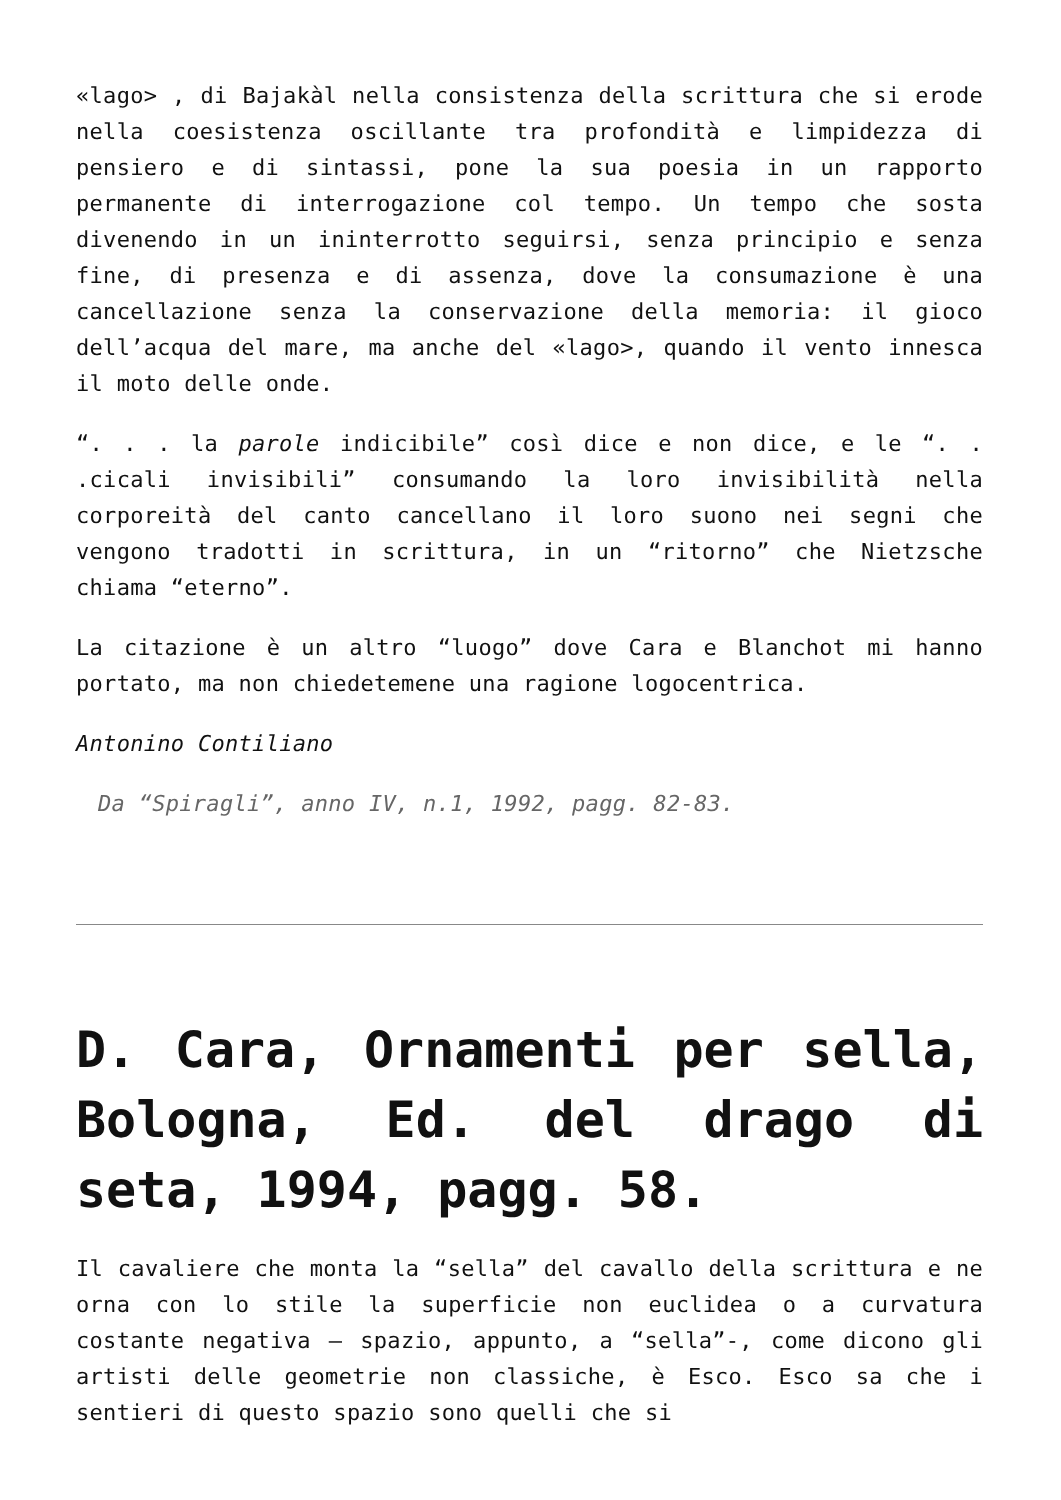«lago> , di Bajakàl nella consistenza della scrittura che si erode nella coesistenza oscillante tra profondità e limpidezza di pensiero e di sintassi, pone la sua poesia in un rapporto permanente di interrogazione col tempo. Un tempo che sosta divenendo in un ininterrotto seguirsi, senza principio e senza fine, di presenza e di assenza, dove la consumazione è una cancellazione senza la conservazione della memoria: il gioco dell’acqua del mare, ma anche del «lago>, quando il vento innesca il moto delle onde.
“. . . la parole indicibile” così dice e non dice, e le “. . .cicali invisibili” consumando la loro invisibilità nella corporeità del canto cancellano il loro suono nei segni che vengono tradotti in scrittura, in un “ritorno” che Nietzsche chiama “eterno”.
La citazione è un altro “luogo” dove Cara e Blanchot mi hanno portato, ma non chiedetemene una ragione logocentrica.
Antonino Contiliano
Da “Spiragli”, anno IV, n.1, 1992, pagg. 82-83.
D. Cara, Ornamenti per sella, Bologna, Ed. del drago di seta, 1994, pagg. 58.
Il cavaliere che monta la “sella” del cavallo della scrittura e ne orna con lo stile la superficie non euclidea o a curvatura costante negativa – spazio, appunto, a “sella”-, come dicono gli artisti delle geometrie non classiche, è Esco. Esco sa che i sentieri di questo spazio sono quelli che si